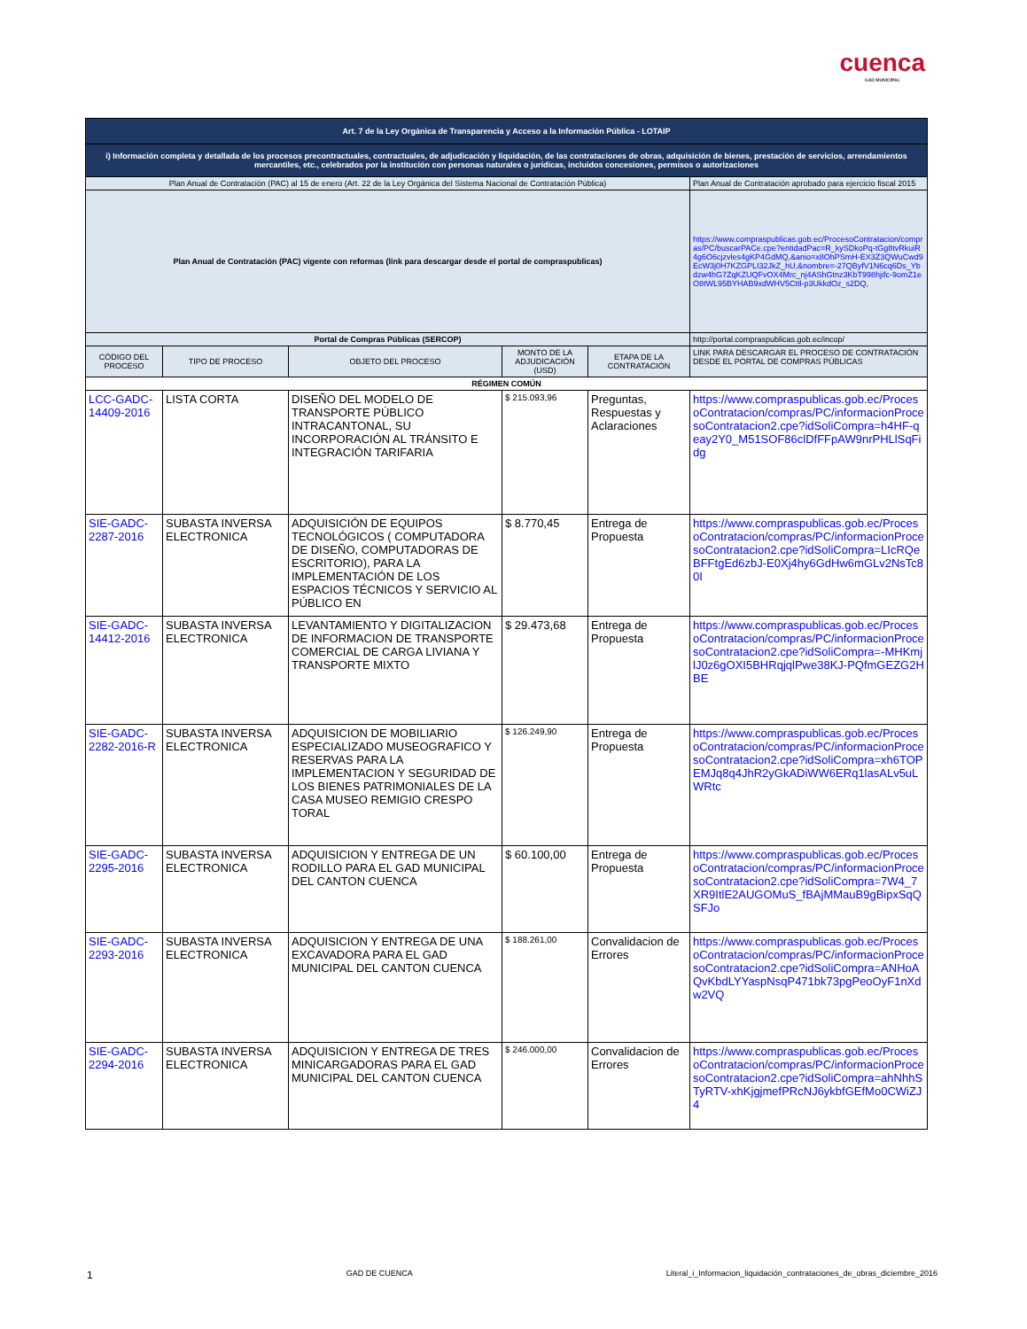cuenca
GAD MUNICIPAL
| Art. 7 de la Ley Orgánica de Transparencia y Acceso a la Información Pública - LOTAIP | | | | | |
| i) Información completa y detallada de los procesos precontractuales, contractuales, de adjudicación y liquidación, de las contrataciones de obras, adquisición de bienes, prestación de servicios, arrendamientos mercantiles, etc., celebrados por la institución con personas naturales o jurídicas, incluidos concesiones, permisos o autorizaciones | | | | | |
| Plan Anual de Contratación (PAC) al 15 de enero (Art. 22 de la Ley Orgánica del Sistema Nacional de Contratación Pública) | | | | | Plan Anual de Contratación aprobado para ejercicio fiscal 2015 |
| Plan Anual de Contratación (PAC) vigente con reformas (link para descargar desde el portal de compraspublicas) | | | | | https://www.compraspublicas.gob.ec/ProcesoContratacion/compras/PC/buscarPACe.cpe?entidadPac=R_kySDkoPq-tGg8tvRkuiR4g6O6cjzvles4gKP4GdMQ,&anio=x8OhPSmH-EX3Z3QWuCwd9EcW3j0H7KZGPLI32JkZ_hU,&nombre=-27QByfV1N6cq6Ds_Ybdzw4hG7ZqKZUQFvOX4Mrc_nj4AShGtnz3KbT998hjifc-9omZ1eO8tWL95BYHAB9xdWHV5Cttl-p3UkkdOz_s2DQ, |
| Portal de Compras Públicas (SERCOP) | | | | | http://portal.compraspublicas.gob.ec/incop/ |
| CÓDIGO DEL PROCESO | TIPO DE PROCESO | OBJETO DEL PROCESO | MONTO DE LA ADJUDICACIÓN (USD) | ETAPA DE LA CONTRATACIÓN | LINK PARA DESCARGAR EL PROCESO DE CONTRATACIÓN DESDE EL PORTAL DE COMPRAS PÚBLICAS |
| RÉGIMEN COMÚN | | | | | |
| LCC-GADC-14409-2016 | LISTA CORTA | DISEÑO DEL MODELO DE TRANSPORTE PÚBLICO INTRACANTONAL, SU INCORPORACIÓN AL TRÁNSITO E INTEGRACIÓN TARIFARIA | $ 215.093,96 | Preguntas, Respuestas y Aclaraciones | https://www.compraspublicas.gob.ec/ProcesoContratacion/compras/PC/informacionProcesoContratacion2.cpe?idSoliCompra=h4HF-qeay2Y0_M51SOF86clDfFFpAW9nrPHLlSqFidg |
| SIE-GADC-2287-2016 | SUBASTA INVERSA ELECTRONICA | ADQUISICIÓN DE EQUIPOS TECNOLÓGICOS ( COMPUTADORA DE DISEÑO, COMPUTADORAS DE ESCRITORIO), PARA LA IMPLEMENTACIÓN DE LOS ESPACIOS TÉCNICOS Y SERVICIO AL PÚBLICO EN | $ 8.770,45 | Entrega de Propuesta | https://www.compraspublicas.gob.ec/ProcesoContratacion/compras/PC/informacionProcesoContratacion2.cpe?idSoliCompra=LIcRQeBFFtgEd6zbJ-E0Xj4hy6GdHw6mGLv2NsTc80I |
| SIE-GADC-14412-2016 | SUBASTA INVERSA ELECTRONICA | LEVANTAMIENTO Y DIGITALIZACION DE INFORMACION DE TRANSPORTE COMERCIAL DE CARGA LIVIANA Y TRANSPORTE MIXTO | $ 29.473,68 | Entrega de Propuesta | https://www.compraspublicas.gob.ec/ProcesoContratacion/compras/PC/informacionProcesoContratacion2.cpe?idSoliCompra=-MHKmjlJ0z6gOXI5BHRqjqlPwe38KJ-PQfmGEZG2HBE |
| SIE-GADC-2282-2016-R | SUBASTA INVERSA ELECTRONICA | ADQUISICION DE MOBILIARIO ESPECIALIZADO MUSEOGRAFICO Y RESERVAS PARA LA IMPLEMENTACION Y SEGURIDAD DE LOS BIENES PATRIMONIALES DE LA CASA MUSEO REMIGIO CRESPO TORAL | $ 126.249,90 | Entrega de Propuesta | https://www.compraspublicas.gob.ec/ProcesoContratacion/compras/PC/informacionProcesoContratacion2.cpe?idSoliCompra=xh6TOPEMJq8q4JhR2yGkADiWW6ERq1lasALv5uLWRtc |
| SIE-GADC-2295-2016 | SUBASTA INVERSA ELECTRONICA | ADQUISICION Y ENTREGA DE UN RODILLO PARA EL GAD MUNICIPAL DEL CANTON CUENCA | $ 60.100,00 | Entrega de Propuesta | https://www.compraspublicas.gob.ec/ProcesoContratacion/compras/PC/informacionProcesoContratacion2.cpe?idSoliCompra=7W4_7XR9ItlE2AUGOMuS_fBAjMMauB9gBipxSqQSFJo |
| SIE-GADC-2293-2016 | SUBASTA INVERSA ELECTRONICA | ADQUISICION Y ENTREGA DE UNA EXCAVADORA PARA EL GAD MUNICIPAL DEL CANTON CUENCA | $ 188.261,00 | Convalidacion de Errores | https://www.compraspublicas.gob.ec/ProcesoContratacion/compras/PC/informacionProcesoContratacion2.cpe?idSoliCompra=ANHoAQvKbdLYYaspNsqP471bk73pgPeoOyF1nXdw2VQ |
| SIE-GADC-2294-2016 | SUBASTA INVERSA ELECTRONICA | ADQUISICION Y ENTREGA DE TRES MINICARGADORAS PARA EL GAD MUNICIPAL DEL CANTON CUENCA | $ 246.000,00 | Convalidacion de Errores | https://www.compraspublicas.gob.ec/ProcesoContratacion/compras/PC/informacionProcesoContratacion2.cpe?idSoliCompra=ahNhhSTyRTV-xhKjgjmefPRcNJ6ykbfGEfMo0CWiZJ4 |
1 GAD DE CUENCA Literal_i_Informacion_liquidación_contrataciones_de_obras_diciembre_2016